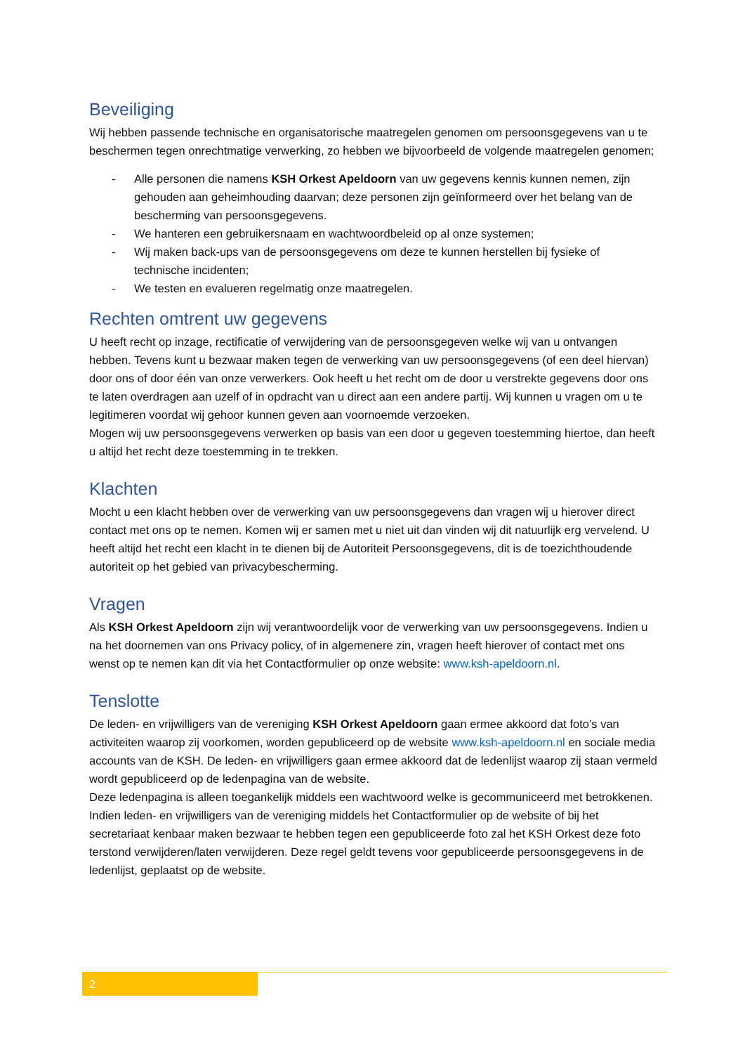Beveiliging
Wij hebben passende technische en organisatorische maatregelen genomen om persoonsgegevens van u te beschermen tegen onrechtmatige verwerking, zo hebben we bijvoorbeeld de volgende maatregelen genomen;
- Alle personen die namens KSH Orkest Apeldoorn van uw gegevens kennis kunnen nemen, zijn gehouden aan geheimhouding daarvan; deze personen zijn geïnformeerd over het belang van de bescherming van persoonsgegevens.
- We hanteren een gebruikersnaam en wachtwoordbeleid op al onze systemen;
- Wij maken back-ups van de persoonsgegevens om deze te kunnen herstellen bij fysieke of technische incidenten;
- We testen en evalueren regelmatig onze maatregelen.
Rechten omtrent uw gegevens
U heeft recht op inzage, rectificatie of verwijdering van de persoonsgegeven welke wij van u ontvangen hebben. Tevens kunt u bezwaar maken tegen de verwerking van uw persoonsgegevens (of een deel hiervan) door ons of door één van onze verwerkers. Ook heeft u het recht om de door u verstrekte gegevens door ons te laten overdragen aan uzelf of in opdracht van u direct aan een andere partij. Wij kunnen u vragen om u te legitimeren voordat wij gehoor kunnen geven aan voornoemde verzoeken.
Mogen wij uw persoonsgegevens verwerken op basis van een door u gegeven toestemming hiertoe, dan heeft u altijd het recht deze toestemming in te trekken.
Klachten
Mocht u een klacht hebben over de verwerking van uw persoonsgegevens dan vragen wij u hierover direct contact met ons op te nemen. Komen wij er samen met u niet uit dan vinden wij dit natuurlijk erg vervelend. U heeft altijd het recht een klacht in te dienen bij de Autoriteit Persoonsgegevens, dit is de toezichthoudende autoriteit op het gebied van privacybescherming.
Vragen
Als KSH Orkest Apeldoorn zijn wij verantwoordelijk voor de verwerking van uw persoonsgegevens. Indien u na het doornemen van ons Privacy policy, of in algemenere zin, vragen heeft hierover of contact met ons wenst op te nemen kan dit via het Contactformulier op onze website: www.ksh-apeldoorn.nl.
Tenslotte
De leden- en vrijwilligers van de vereniging KSH Orkest Apeldoorn gaan ermee akkoord dat foto’s van activiteiten waarop zij voorkomen, worden gepubliceerd op de website www.ksh-apeldoorn.nl en sociale media accounts van de KSH. De leden- en vrijwilligers gaan ermee akkoord dat de ledenlijst waarop zij staan vermeld wordt gepubliceerd op de ledenpagina van de website.
Deze ledenpagina is alleen toegankelijk middels een wachtwoord welke is gecommuniceerd met betrokkenen.
Indien leden- en vrijwilligers van de vereniging middels het Contactformulier op de website of bij het secretariaat kenbaar maken bezwaar te hebben tegen een gepubliceerde foto zal het KSH Orkest deze foto terstond verwijderen/laten verwijderen. Deze regel geldt tevens voor gepubliceerde persoonsgegevens in de ledenlijst, geplaatst op de website.
2